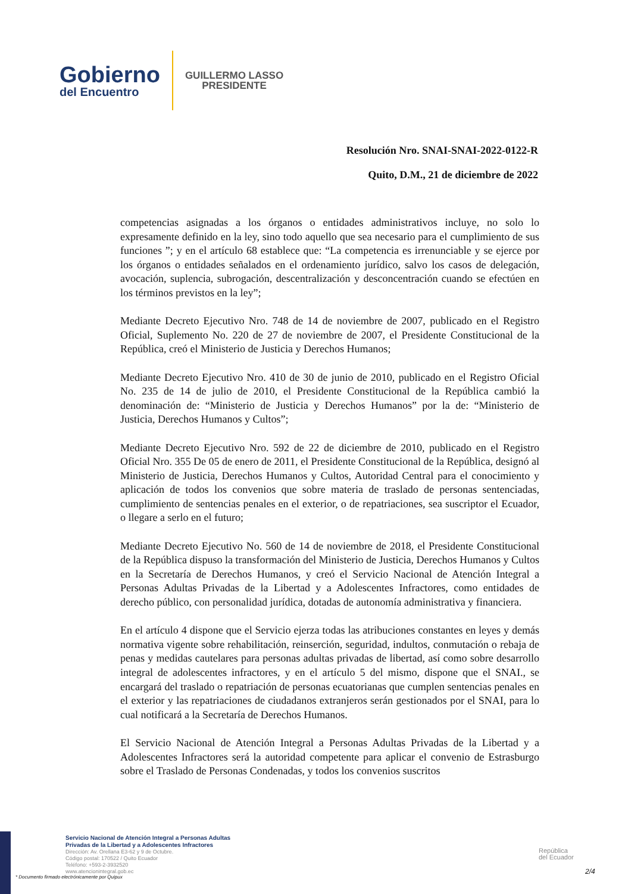Gobierno
del Encuentro
GUILLERMO LASSO
PRESIDENTE
Resolución Nro. SNAI-SNAI-2022-0122-R
Quito, D.M., 21 de diciembre de 2022
competencias asignadas a los órganos o entidades administrativos incluye, no solo lo expresamente definido en la ley, sino todo aquello que sea necesario para el cumplimiento de sus funciones ”; y en el artículo 68 establece que: “La competencia es irrenunciable y se ejerce por los órganos o entidades señalados en el ordenamiento jurídico, salvo los casos de delegación, avocación, suplencia, subrogación, descentralización y desconcentración cuando se efectúen en los términos previstos en la ley”;
Mediante Decreto Ejecutivo Nro. 748 de 14 de noviembre de 2007, publicado en el Registro Oficial, Suplemento No. 220 de 27 de noviembre de 2007, el Presidente Constitucional de la República, creó el Ministerio de Justicia y Derechos Humanos;
Mediante Decreto Ejecutivo Nro. 410 de 30 de junio de 2010, publicado en el Registro Oficial No. 235 de 14 de julio de 2010, el Presidente Constitucional de la República cambió la denominación de: “Ministerio de Justicia y Derechos Humanos” por la de: “Ministerio de Justicia, Derechos Humanos y Cultos”;
Mediante Decreto Ejecutivo Nro. 592 de 22 de diciembre de 2010, publicado en el Registro Oficial Nro. 355 De 05 de enero de 2011, el Presidente Constitucional de la República, designó al Ministerio de Justicia, Derechos Humanos y Cultos, Autoridad Central para el conocimiento y aplicación de todos los convenios que sobre materia de traslado de personas sentenciadas, cumplimiento de sentencias penales en el exterior, o de repatriaciones, sea suscriptor el Ecuador, o llegare a serlo en el futuro;
Mediante Decreto Ejecutivo No. 560 de 14 de noviembre de 2018, el Presidente Constitucional de la República dispuso la transformación del Ministerio de Justicia, Derechos Humanos y Cultos en la Secretaría de Derechos Humanos, y creó el Servicio Nacional de Atención Integral a Personas Adultas Privadas de la Libertad y a Adolescentes Infractores, como entidades de derecho público, con personalidad jurídica, dotadas de autonomía administrativa y financiera.
En el artículo 4 dispone que el Servicio ejerza todas las atribuciones constantes en leyes y demás normativa vigente sobre rehabilitación, reinserción, seguridad, indultos, conmutación o rebaja de penas y medidas cautelares para personas adultas privadas de libertad, así como sobre desarrollo integral de adolescentes infractores, y en el artículo 5 del mismo, dispone que el SNAI., se encargará del traslado o repatriación de personas ecuatorianas que cumplen sentencias penales en el exterior y las repatriaciones de ciudadanos extranjeros serán gestionados por el SNAI, para lo cual notificará a la Secretaría de Derechos Humanos.
El Servicio Nacional de Atención Integral a Personas Adultas Privadas de la Libertad y a Adolescentes Infractores será la autoridad competente para aplicar el convenio de Estrasburgo sobre el Traslado de Personas Condenadas, y todos los convenios suscritos
Servicio Nacional de Atención Integral a Personas Adultas
Privadas de la Libertad y a Adolescentes Infractores
Dirección: Av. Orellana E3-62 y 9 de Octubre.
Código postal: 170522 / Quito Ecuador
Teléfono: +593-2-3932520
www.atencionintegral.gob.ec
* Documento firmado electrónicamente por Quipux
República
del Ecuador
2/4